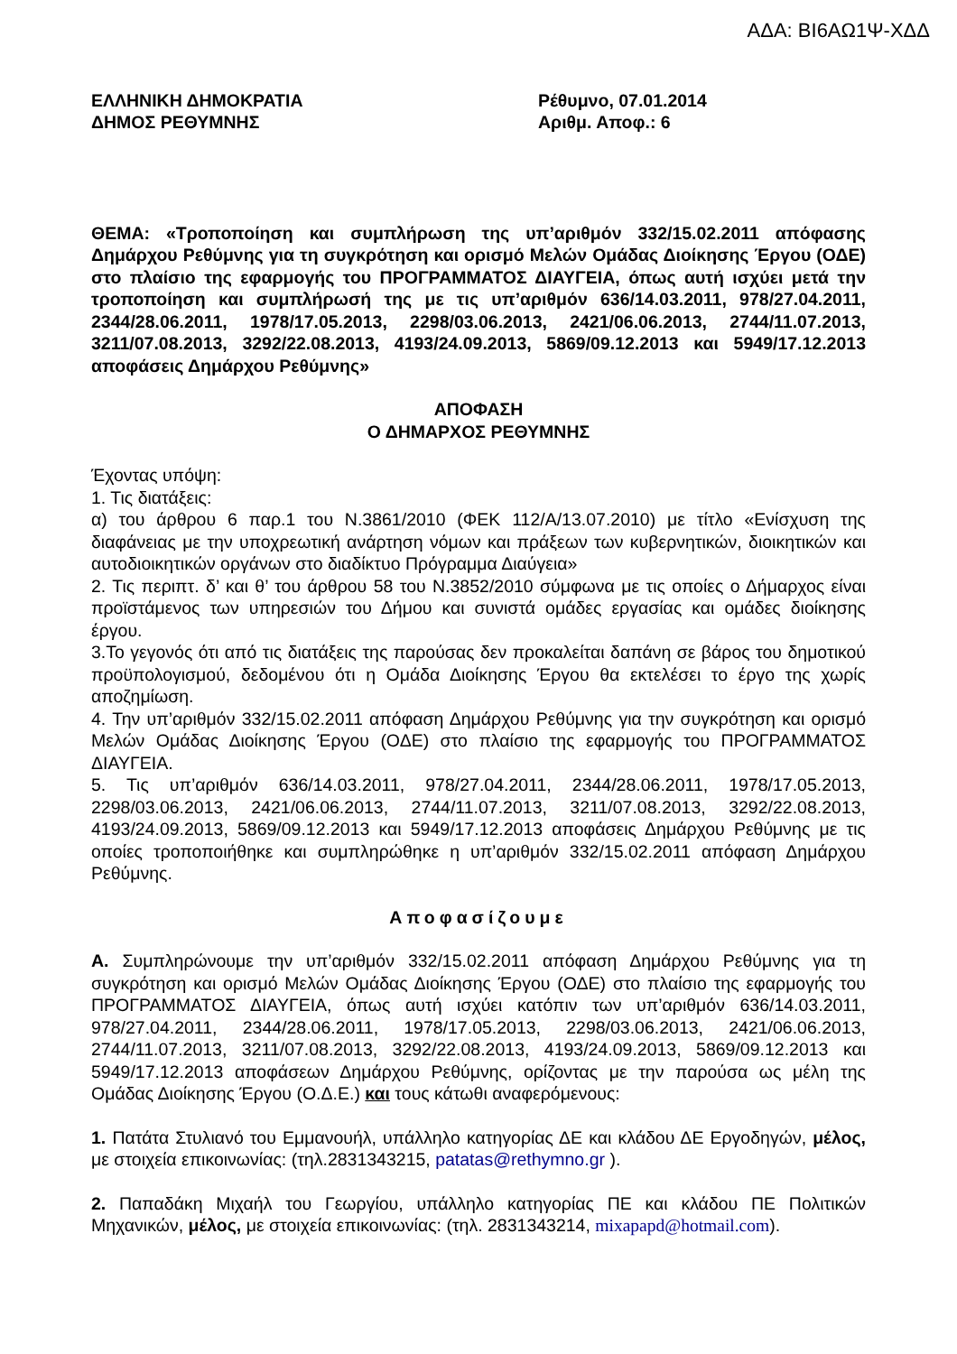ΑΔΑ: ΒΙ6ΑΩ1Ψ-ΧΔΔ
ΕΛΛΗΝΙΚΗ ΔΗΜΟΚΡΑΤΙΑ
ΔΗΜΟΣ ΡΕΘΥΜΝΗΣ
Ρέθυμνο, 07.01.2014
Αριθμ. Αποφ.: 6
ΘΕΜΑ: «Τροποποίηση και συμπλήρωση της υπ’αριθμόν 332/15.02.2011 απόφασης Δημάρχου Ρεθύμνης για τη συγκρότηση και ορισμό Μελών Ομάδας Διοίκησης Έργου (ΟΔΕ) στο πλαίσιο της εφαρμογής του ΠΡΟΓΡΑΜΜΑΤΟΣ ΔΙΑΥΓΕΙΑ, όπως αυτή ισχύει μετά την τροποποίηση και συμπλήρωσή της με τις υπ’αριθμόν 636/14.03.2011, 978/27.04.2011, 2344/28.06.2011, 1978/17.05.2013, 2298/03.06.2013, 2421/06.06.2013, 2744/11.07.2013, 3211/07.08.2013, 3292/22.08.2013, 4193/24.09.2013, 5869/09.12.2013 και 5949/17.12.2013 αποφάσεις Δημάρχου Ρεθύμνης»
ΑΠΟΦΑΣΗ
Ο ΔΗΜΑΡΧΟΣ ΡΕΘΥΜΝΗΣ
Έχοντας υπόψη:
1. Τις διατάξεις:
α) του άρθρου 6 παρ.1 του Ν.3861/2010 (ΦΕΚ 112/Α/13.07.2010) με τίτλο «Ενίσχυση της διαφάνειας με την υποχρεωτική ανάρτηση νόμων και πράξεων των κυβερνητικών, διοικητικών και αυτοδιοικητικών οργάνων στο διαδίκτυο Πρόγραμμα Διαύγεια»
2. Τις περιπτ. δ’ και θ’ του άρθρου 58 του Ν.3852/2010 σύμφωνα με τις οποίες ο Δήμαρχος είναι προϊστάμενος των υπηρεσιών του Δήμου και συνιστά ομάδες εργασίας και ομάδες διοίκησης έργου.
3.Το γεγονός ότι από τις διατάξεις της παρούσας δεν προκαλείται δαπάνη σε βάρος του δημοτικού προϋπολογισμού, δεδομένου ότι η Ομάδα Διοίκησης Έργου θα εκτελέσει το έργο της χωρίς αποζημίωση.
4. Την υπ’αριθμόν 332/15.02.2011 απόφαση Δημάρχου Ρεθύμνης για την συγκρότηση και ορισμό Μελών Ομάδας Διοίκησης Έργου (ΟΔΕ) στο πλαίσιο της εφαρμογής του ΠΡΟΓΡΑΜΜΑΤΟΣ ΔΙΑΥΓΕΙΑ.
5. Τις υπ’αριθμόν 636/14.03.2011, 978/27.04.2011, 2344/28.06.2011, 1978/17.05.2013, 2298/03.06.2013, 2421/06.06.2013, 2744/11.07.2013, 3211/07.08.2013, 3292/22.08.2013, 4193/24.09.2013, 5869/09.12.2013 και 5949/17.12.2013 αποφάσεις Δημάρχου Ρεθύμνης με τις οποίες τροποποιήθηκε και συμπληρώθηκε η υπ’αριθμόν 332/15.02.2011 απόφαση Δημάρχου Ρεθύμνης.
Αποφασίζουμε
Α. Συμπληρώνουμε την υπ’αριθμόν 332/15.02.2011 απόφαση Δημάρχου Ρεθύμνης για τη συγκρότηση και ορισμό Μελών Ομάδας Διοίκησης Έργου (ΟΔΕ) στο πλαίσιο της εφαρμογής του ΠΡΟΓΡΑΜΜΑΤΟΣ ΔΙΑΥΓΕΙΑ, όπως αυτή ισχύει κατόπιν των υπ’αριθμόν 636/14.03.2011, 978/27.04.2011, 2344/28.06.2011, 1978/17.05.2013, 2298/03.06.2013, 2421/06.06.2013, 2744/11.07.2013, 3211/07.08.2013, 3292/22.08.2013, 4193/24.09.2013, 5869/09.12.2013 και 5949/17.12.2013 αποφάσεων Δημάρχου Ρεθύμνης, ορίζοντας με την παρούσα ως μέλη της Ομάδας Διοίκησης Έργου (Ο.Δ.Ε.) και τους κάτωθι αναφερόμενους:
1. Πατάτα Στυλιανό του Εμμανουήλ, υπάλληλο κατηγορίας ΔΕ και κλάδου ΔΕ Εργοδηγών, μέλος, με στοιχεία επικοινωνίας: (τηλ.2831343215, patatas@rethymno.gr ).
2. Παπαδάκη Μιχαήλ του Γεωργίου, υπάλληλο κατηγορίας ΠΕ και κλάδου ΠΕ Πολιτικών Μηχανικών, μέλος, με στοιχεία επικοινωνίας: (τηλ. 2831343214, mixapapd@hotmail.com).